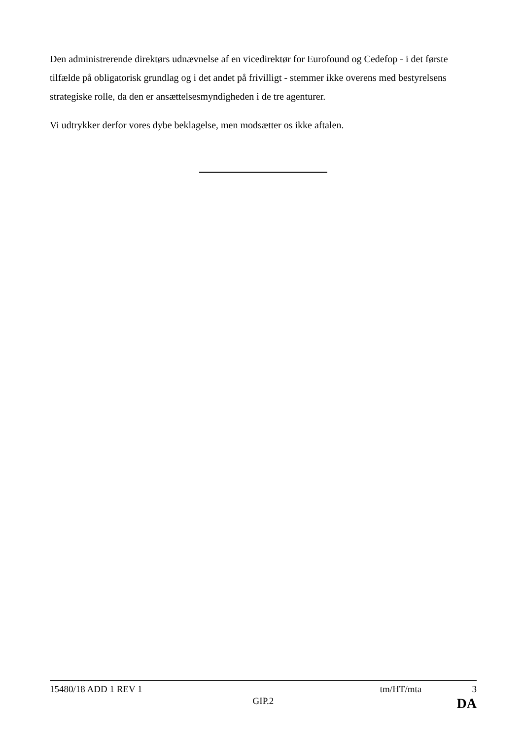Den administrerende direktørs udnævnelse af en vicedirektør for Eurofound og Cedefop - i det første tilfælde på obligatorisk grundlag og i det andet på frivilligt - stemmer ikke overens med bestyrelsens strategiske rolle, da den er ansættelsesmyndigheden i de tre agenturer.
Vi udtrykker derfor vores dybe beklagelse, men modsætter os ikke aftalen.
15480/18 ADD 1 REV 1 tm/HT/mta 3
GIP.2 DA